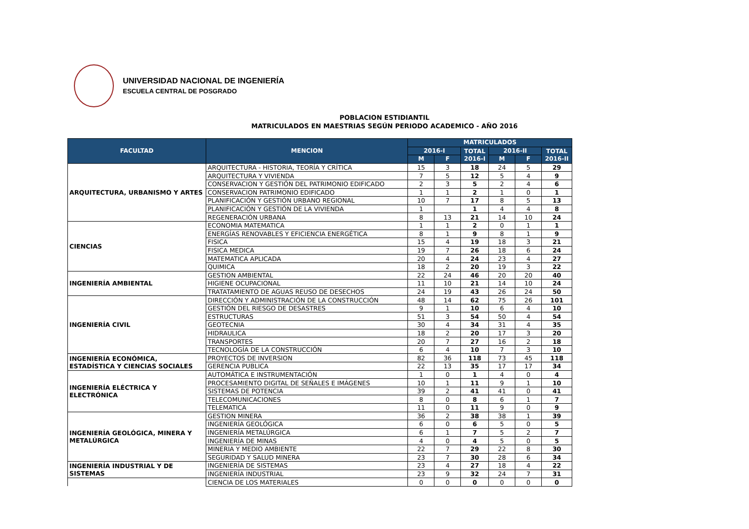UNIVERSIDAD NACIONAL DE INGENIERÍA
ESCUELA CENTRAL DE POSGRADO
POBLACION ESTIDIANTIL
MATRICULADOS EN MAESTRIAS SEGÚN PERIODO ACADEMICO - AÑO 2016
| FACULTAD | MENCION | MATRICULADOS | | | | | |
| --- | --- | --- | --- | --- | --- | --- | --- |
| | | 2016-I | | TOTAL 2016-I | 2016-II | | TOTAL 2016-II |
| | | M | F | | M | F | |
| ARQUITECTURA, URBANISMO Y ARTES | ARQUITECTURA - HISTORIA, TEORÍA Y CRÍTICA | 15 | 3 | 18 | 24 | 5 | 29 |
| | ARQUITECTURA Y VIVIENDA | 7 | 5 | 12 | 5 | 4 | 9 |
| | CONSERVACION Y GESTIÓN DEL PATRIMONIO EDIFICADO | 2 | 3 | 5 | 2 | 4 | 6 |
| | CONSERVACION PATRIMONIO EDIFICADO | 1 | 1 | 2 | 1 | 0 | 1 |
| | PLANIFICACIÓN Y GESTIÓN URBANO REGIONAL | 10 | 7 | 17 | 8 | 5 | 13 |
| | PLANIFICACIÓN Y GESTIÓN DE LA VIVIENDA | 1 | | 1 | 4 | 4 | 8 |
| | REGENERACIÓN URBANA | 8 | 13 | 21 | 14 | 10 | 24 |
| CIENCIAS | ECONOMIA MATEMATICA | 1 | 1 | 2 | 0 | 1 | 1 |
| | ENERGÍAS RENOVABLES Y EFICIENCIA ENERGÉTICA | 8 | 1 | 9 | 8 | 1 | 9 |
| | FISICA | 15 | 4 | 19 | 18 | 3 | 21 |
| | FISICA MEDICA | 19 | 7 | 26 | 18 | 6 | 24 |
| | MATEMATICA APLICADA | 20 | 4 | 24 | 23 | 4 | 27 |
| | QUIMICA | 18 | 2 | 20 | 19 | 3 | 22 |
| INGENIERÍA AMBIENTAL | GESTION AMBIENTAL | 22 | 24 | 46 | 20 | 20 | 40 |
| | HIGIENE OCUPACIONAL | 11 | 10 | 21 | 14 | 10 | 24 |
| | TRATATAMIENTO DE AGUAS REUSO DE DESECHOS | 24 | 19 | 43 | 26 | 24 | 50 |
| INGENIERÍA CIVIL | DIRECCIÓN Y ADMINISTRACIÓN DE LA CONSTRUCCIÓN | 48 | 14 | 62 | 75 | 26 | 101 |
| | GESTIÓN DEL RIESGO DE DESASTRES | 9 | 1 | 10 | 6 | 4 | 10 |
| | ESTRUCTURAS | 51 | 3 | 54 | 50 | 4 | 54 |
| | GEOTECNIA | 30 | 4 | 34 | 31 | 4 | 35 |
| | HIDRAULICA | 18 | 2 | 20 | 17 | 3 | 20 |
| | TRANSPORTES | 20 | 7 | 27 | 16 | 2 | 18 |
| | TECNOLOGÍA DE LA CONSTRUCCIÓN | 6 | 4 | 10 | 7 | 3 | 10 |
| INGENIERÍA ECONÓMICA, ESTADÍSTICA Y CIENCIAS SOCIALES | PROYECTOS DE INVERSION | 82 | 36 | 118 | 73 | 45 | 118 |
| | GERENCIA PUBLICA | 22 | 13 | 35 | 17 | 17 | 34 |
| INGENIERÍA ELÉCTRICA Y ELECTRÓNICA | AUTOMÁTICA E INSTRUMENTACIÓN | 1 | 0 | 1 | 4 | 0 | 4 |
| | PROCESAMIENTO DIGITAL DE SEÑALES E IMÁGENES | 10 | 1 | 11 | 9 | 1 | 10 |
| | SISTEMAS DE POTENCIA | 39 | 2 | 41 | 41 | 0 | 41 |
| | TELECOMUNICACIONES | 8 | 0 | 8 | 6 | 1 | 7 |
| | TELEMATICA | 11 | 0 | 11 | 9 | 0 | 9 |
| INGENIERÍA GEOLÓGICA, MINERA Y METALÚRGICA | GESTION MINERA | 36 | 2 | 38 | 38 | 1 | 39 |
| | INGENIERÍA GEOLÓGICA | 6 | 0 | 6 | 5 | 0 | 5 |
| | INGENIERÍA METALÚRGICA | 6 | 1 | 7 | 5 | 2 | 7 |
| | INGENIERÍA DE MINAS | 4 | 0 | 4 | 5 | 0 | 5 |
| | MINERIA Y MEDIO AMBIENTE | 22 | 7 | 29 | 22 | 8 | 30 |
| | SEGURIDAD Y SALUD MINERA | 23 | 7 | 30 | 28 | 6 | 34 |
| INGENIERÍA INDUSTRIAL Y DE SISTEMAS | INGENIERÍA DE SISTEMAS | 23 | 4 | 27 | 18 | 4 | 22 |
| | INGENIERÍA INDUSTRIAL | 23 | 9 | 32 | 24 | 7 | 31 |
| | CIENCIA DE LOS MATERIALES | 0 | 0 | 0 | 0 | 0 | 0 |